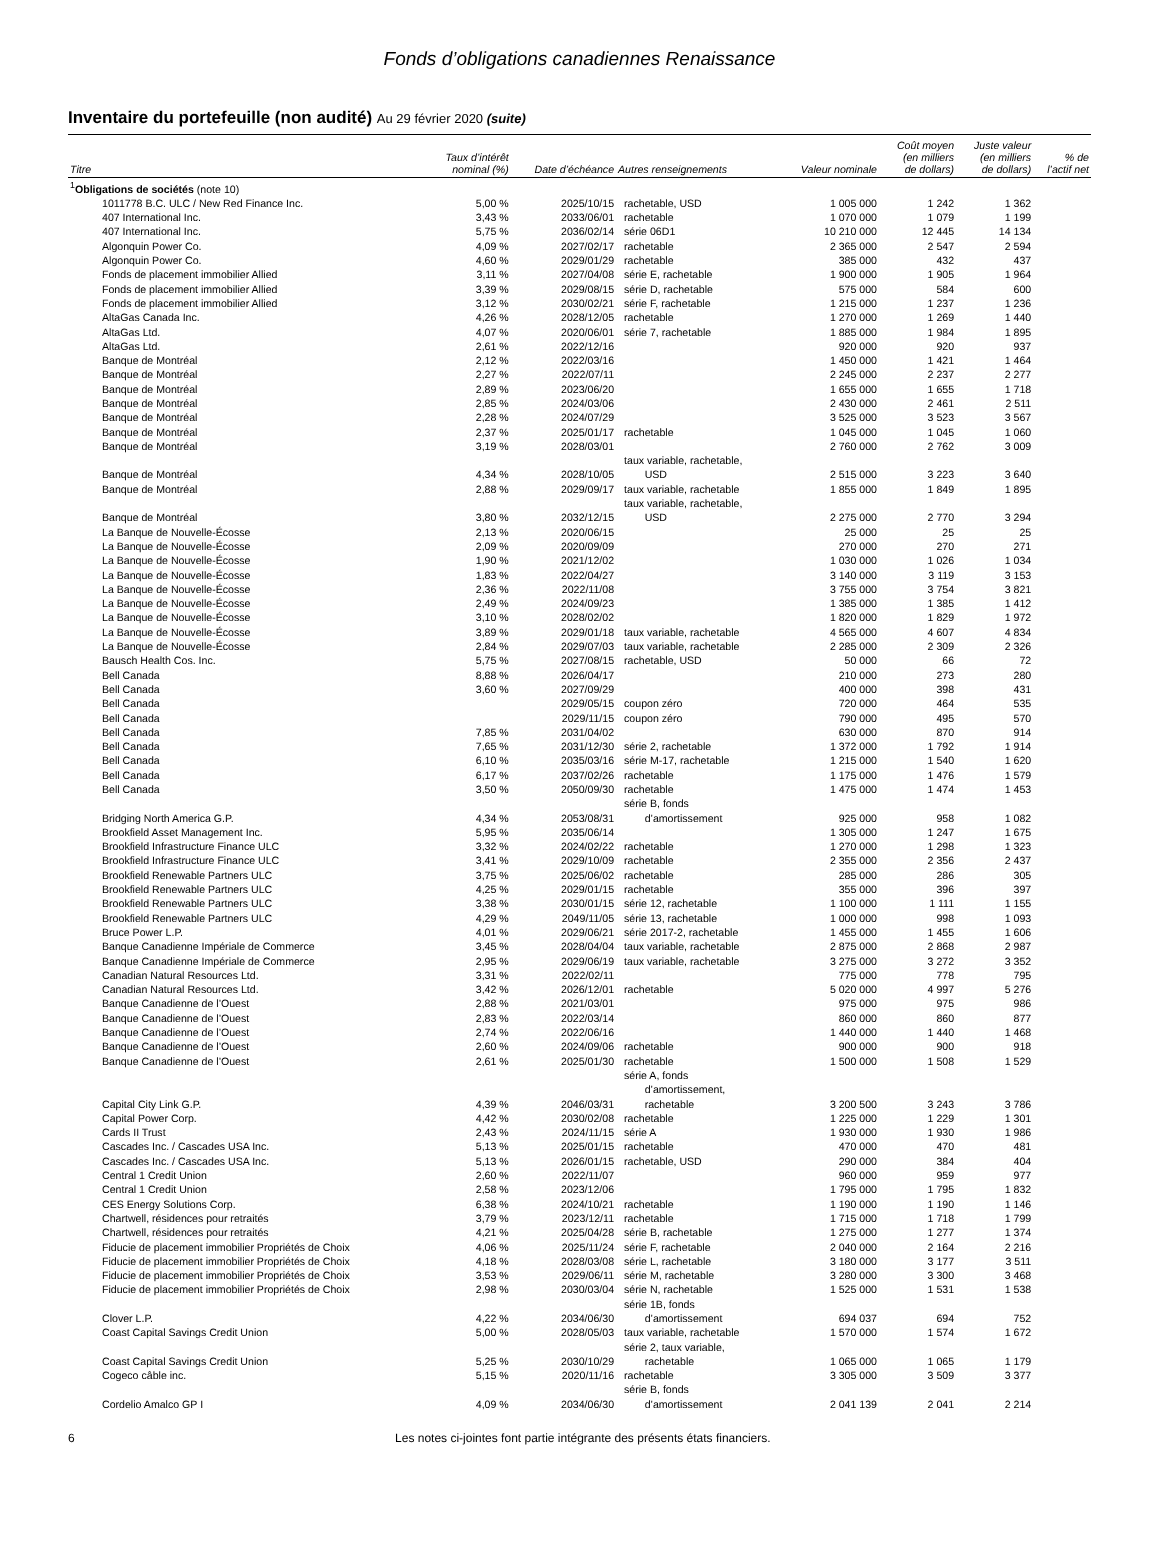Fonds d’obligations canadiennes Renaissance
Inventaire du portefeuille (non audité) Au 29 février 2020 (suite)
| Titre | Taux d’intérêt nominal (%) | Date d’échéance | Autres renseignements | Valeur nominale | Coût moyen (en milliers de dollars) | Juste valeur (en milliers de dollars) | % de l’actif net |
| --- | --- | --- | --- | --- | --- | --- | --- |
| <sup>1</sup> Obligations de sociétés (note 10) | | | | | | | |
| 1011778 B.C. ULC / New Red Finance Inc. | 5,00 % | 2025/10/15 | rachetable, USD | 1 005 000 | 1 242 | 1 362 | |
| 407 International Inc. | 3,43 % | 2033/06/01 | rachetable | 1 070 000 | 1 079 | 1 199 | |
| 407 International Inc. | 5,75 % | 2036/02/14 | série 06D1 | 10 210 000 | 12 445 | 14 134 | |
| Algonquin Power Co. | 4,09 % | 2027/02/17 | rachetable | 2 365 000 | 2 547 | 2 594 | |
| Algonquin Power Co. | 4,60 % | 2029/01/29 | rachetable | 385 000 | 432 | 437 | |
| Fonds de placement immobilier Allied | 3,11 % | 2027/04/08 | série E, rachetable | 1 900 000 | 1 905 | 1 964 | |
| Fonds de placement immobilier Allied | 3,39 % | 2029/08/15 | série D, rachetable | 575 000 | 584 | 600 | |
| Fonds de placement immobilier Allied | 3,12 % | 2030/02/21 | série F, rachetable | 1 215 000 | 1 237 | 1 236 | |
| AltaGas Canada Inc. | 4,26 % | 2028/12/05 | rachetable | 1 270 000 | 1 269 | 1 440 | |
| AltaGas Ltd. | 4,07 % | 2020/06/01 | série 7, rachetable | 1 885 000 | 1 984 | 1 895 | |
| AltaGas Ltd. | 2,61 % | 2022/12/16 | | 920 000 | 920 | 937 | |
| Banque de Montréal | 2,12 % | 2022/03/16 | | 1 450 000 | 1 421 | 1 464 | |
| Banque de Montréal | 2,27 % | 2022/07/11 | | 2 245 000 | 2 237 | 2 277 | |
| Banque de Montréal | 2,89 % | 2023/06/20 | | 1 655 000 | 1 655 | 1 718 | |
| Banque de Montréal | 2,85 % | 2024/03/06 | | 2 430 000 | 2 461 | 2 511 | |
| Banque de Montréal | 2,28 % | 2024/07/29 | | 3 525 000 | 3 523 | 3 567 | |
| Banque de Montréal | 2,37 % | 2025/01/17 | rachetable | 1 045 000 | 1 045 | 1 060 | |
| Banque de Montréal | 3,19 % | 2028/03/01 | | 2 760 000 | 2 762 | 3 009 | |
| Banque de Montréal | 4,34 % | 2028/10/05 | taux variable, rachetable, USD | 2 515 000 | 3 223 | 3 640 | |
| Banque de Montréal | 2,88 % | 2029/09/17 | taux variable, rachetable | 1 855 000 | 1 849 | 1 895 | |
| Banque de Montréal | 3,80 % | 2032/12/15 | taux variable, rachetable, USD | 2 275 000 | 2 770 | 3 294 | |
| La Banque de Nouvelle-Écosse | 2,13 % | 2020/06/15 | | 25 000 | 25 | 25 | |
| La Banque de Nouvelle-Écosse | 2,09 % | 2020/09/09 | | 270 000 | 270 | 271 | |
| La Banque de Nouvelle-Écosse | 1,90 % | 2021/12/02 | | 1 030 000 | 1 026 | 1 034 | |
| La Banque de Nouvelle-Écosse | 1,83 % | 2022/04/27 | | 3 140 000 | 3 119 | 3 153 | |
| La Banque de Nouvelle-Écosse | 2,36 % | 2022/11/08 | | 3 755 000 | 3 754 | 3 821 | |
| La Banque de Nouvelle-Écosse | 2,49 % | 2024/09/23 | | 1 385 000 | 1 385 | 1 412 | |
| La Banque de Nouvelle-Écosse | 3,10 % | 2028/02/02 | | 1 820 000 | 1 829 | 1 972 | |
| La Banque de Nouvelle-Écosse | 3,89 % | 2029/01/18 | taux variable, rachetable | 4 565 000 | 4 607 | 4 834 | |
| La Banque de Nouvelle-Écosse | 2,84 % | 2029/07/03 | taux variable, rachetable | 2 285 000 | 2 309 | 2 326 | |
| Bausch Health Cos. Inc. | 5,75 % | 2027/08/15 | rachetable, USD | 50 000 | 66 | 72 | |
| Bell Canada | 8,88 % | 2026/04/17 | | 210 000 | 273 | 280 | |
| Bell Canada | 3,60 % | 2027/09/29 | | 400 000 | 398 | 431 | |
| Bell Canada | | 2029/05/15 | coupon zéro | 720 000 | 464 | 535 | |
| Bell Canada | | 2029/11/15 | coupon zéro | 790 000 | 495 | 570 | |
| Bell Canada | 7,85 % | 2031/04/02 | | 630 000 | 870 | 914 | |
| Bell Canada | 7,65 % | 2031/12/30 | série 2, rachetable | 1 372 000 | 1 792 | 1 914 | |
| Bell Canada | 6,10 % | 2035/03/16 | série M-17, rachetable | 1 215 000 | 1 540 | 1 620 | |
| Bell Canada | 6,17 % | 2037/02/26 | rachetable | 1 175 000 | 1 476 | 1 579 | |
| Bell Canada | 3,50 % | 2050/09/30 | rachetable | 1 475 000 | 1 474 | 1 453 | |
| Bridging North America G.P. | 4,34 % | 2053/08/31 | série B, fonds d’amortissement | 925 000 | 958 | 1 082 | |
| Brookfield Asset Management Inc. | 5,95 % | 2035/06/14 | | 1 305 000 | 1 247 | 1 675 | |
| Brookfield Infrastructure Finance ULC | 3,32 % | 2024/02/22 | rachetable | 1 270 000 | 1 298 | 1 323 | |
| Brookfield Infrastructure Finance ULC | 3,41 % | 2029/10/09 | rachetable | 2 355 000 | 2 356 | 2 437 | |
| Brookfield Renewable Partners ULC | 3,75 % | 2025/06/02 | rachetable | 285 000 | 286 | 305 | |
| Brookfield Renewable Partners ULC | 4,25 % | 2029/01/15 | rachetable | 355 000 | 396 | 397 | |
| Brookfield Renewable Partners ULC | 3,38 % | 2030/01/15 | série 12, rachetable | 1 100 000 | 1 111 | 1 155 | |
| Brookfield Renewable Partners ULC | 4,29 % | 2049/11/05 | série 13, rachetable | 1 000 000 | 998 | 1 093 | |
| Bruce Power L.P. | 4,01 % | 2029/06/21 | série 2017-2, rachetable | 1 455 000 | 1 455 | 1 606 | |
| Banque Canadienne Impériale de Commerce | 3,45 % | 2028/04/04 | taux variable, rachetable | 2 875 000 | 2 868 | 2 987 | |
| Banque Canadienne Impériale de Commerce | 2,95 % | 2029/06/19 | taux variable, rachetable | 3 275 000 | 3 272 | 3 352 | |
| Canadian Natural Resources Ltd. | 3,31 % | 2022/02/11 | | 775 000 | 778 | 795 | |
| Canadian Natural Resources Ltd. | 3,42 % | 2026/12/01 | rachetable | 5 020 000 | 4 997 | 5 276 | |
| Banque Canadienne de l’Ouest | 2,88 % | 2021/03/01 | | 975 000 | 975 | 986 | |
| Banque Canadienne de l’Ouest | 2,83 % | 2022/03/14 | | 860 000 | 860 | 877 | |
| Banque Canadienne de l’Ouest | 2,74 % | 2022/06/16 | | 1 440 000 | 1 440 | 1 468 | |
| Banque Canadienne de l’Ouest | 2,60 % | 2024/09/06 | rachetable | 900 000 | 900 | 918 | |
| Banque Canadienne de l’Ouest | 2,61 % | 2025/01/30 | rachetable | 1 500 000 | 1 508 | 1 529 | |
| Capital City Link G.P. | 4,39 % | 2046/03/31 | série A, fonds d’amortissement, rachetable | 3 200 500 | 3 243 | 3 786 | |
| Capital Power Corp. | 4,42 % | 2030/02/08 | rachetable | 1 225 000 | 1 229 | 1 301 | |
| Cards II Trust | 2,43 % | 2024/11/15 | série A | 1 930 000 | 1 930 | 1 986 | |
| Cascades Inc. / Cascades USA Inc. | 5,13 % | 2025/01/15 | rachetable | 470 000 | 470 | 481 | |
| Cascades Inc. / Cascades USA Inc. | 5,13 % | 2026/01/15 | rachetable, USD | 290 000 | 384 | 404 | |
| Central 1 Credit Union | 2,60 % | 2022/11/07 | | 960 000 | 959 | 977 | |
| Central 1 Credit Union | 2,58 % | 2023/12/06 | | 1 795 000 | 1 795 | 1 832 | |
| CES Energy Solutions Corp. | 6,38 % | 2024/10/21 | rachetable | 1 190 000 | 1 190 | 1 146 | |
| Chartwell, résidences pour retraités | 3,79 % | 2023/12/11 | rachetable | 1 715 000 | 1 718 | 1 799 | |
| Chartwell, résidences pour retraités | 4,21 % | 2025/04/28 | série B, rachetable | 1 275 000 | 1 277 | 1 374 | |
| Fiducie de placement immobilier Propriétés de Choix | 4,06 % | 2025/11/24 | série F, rachetable | 2 040 000 | 2 164 | 2 216 | |
| Fiducie de placement immobilier Propriétés de Choix | 4,18 % | 2028/03/08 | série L, rachetable | 3 180 000 | 3 177 | 3 511 | |
| Fiducie de placement immobilier Propriétés de Choix | 3,53 % | 2029/06/11 | série M, rachetable | 3 280 000 | 3 300 | 3 468 | |
| Fiducie de placement immobilier Propriétés de Choix | 2,98 % | 2030/03/04 | série N, rachetable | 1 525 000 | 1 531 | 1 538 | |
| Clover L.P. | 4,22 % | 2034/06/30 | série 1B, fonds d’amortissement | 694 037 | 694 | 752 | |
| Coast Capital Savings Credit Union | 5,00 % | 2028/05/03 | taux variable, rachetable | 1 570 000 | 1 574 | 1 672 | |
| Coast Capital Savings Credit Union | 5,25 % | 2030/10/29 | série 2, taux variable, rachetable | 1 065 000 | 1 065 | 1 179 | |
| Cogeco câble inc. | 5,15 % | 2020/11/16 | rachetable | 3 305 000 | 3 509 | 3 377 | |
| Cordelio Amalco GP I | 4,09 % | 2034/06/30 | série B, fonds d’amortissement | 2 041 139 | 2 041 | 2 214 | |
6 Les notes ci-jointes font partie intégrante des présents états financiers.